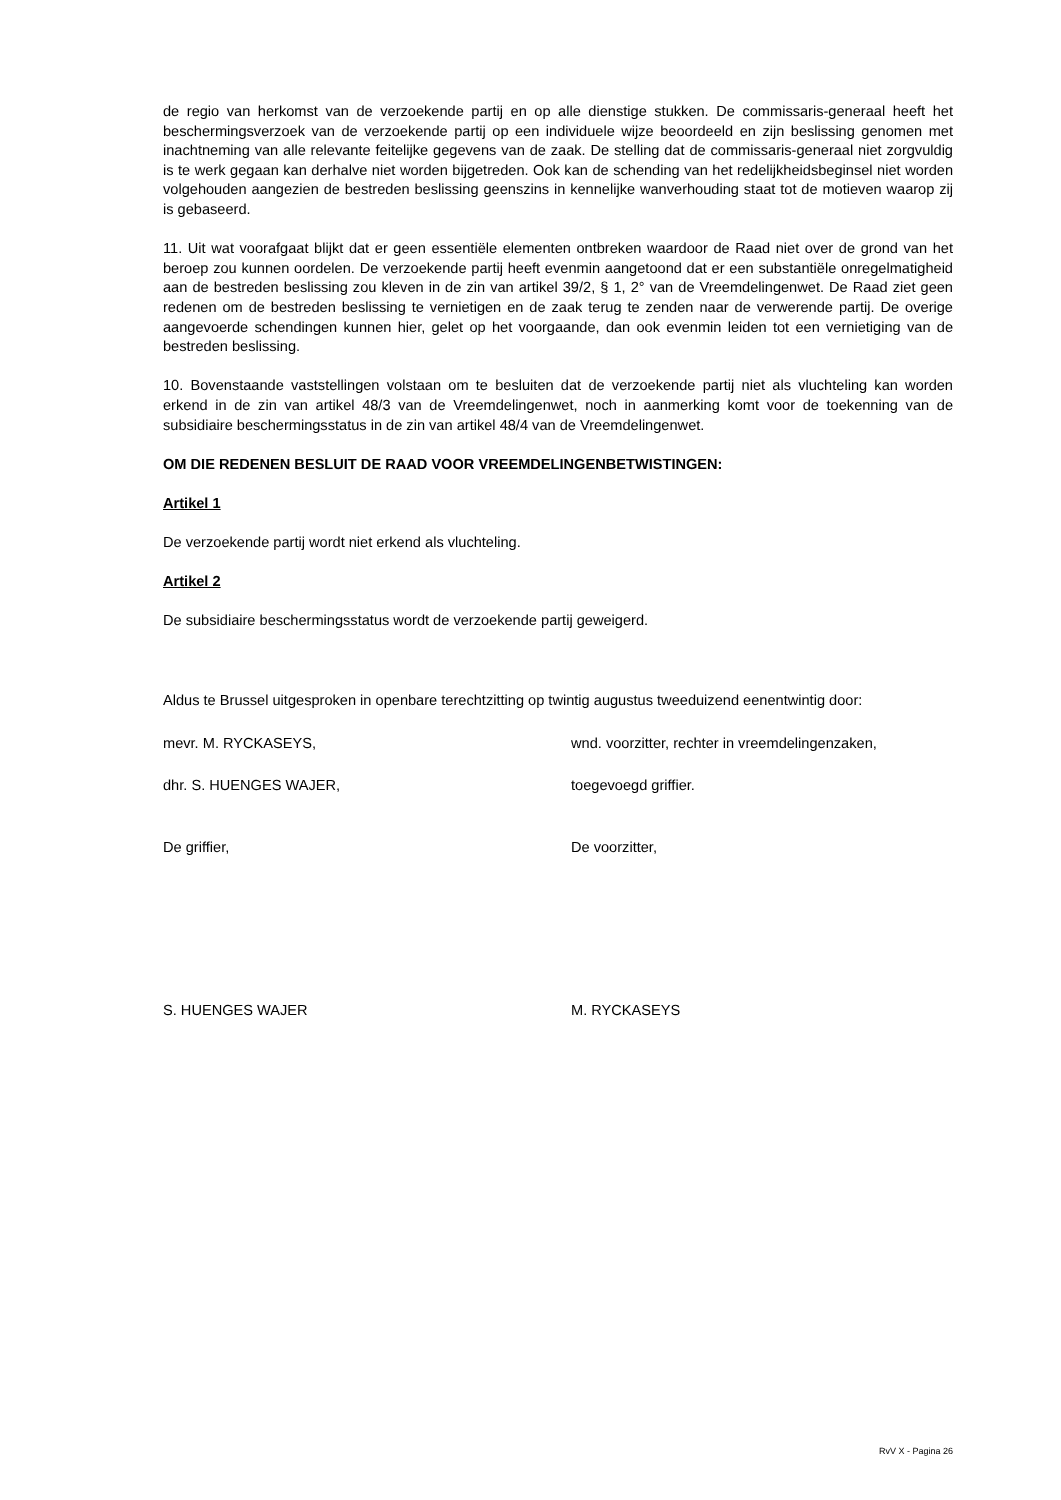de regio van herkomst van de verzoekende partij en op alle dienstige stukken. De commissaris-generaal heeft het beschermingsverzoek van de verzoekende partij op een individuele wijze beoordeeld en zijn beslissing genomen met inachtneming van alle relevante feitelijke gegevens van de zaak. De stelling dat de commissaris-generaal niet zorgvuldig is te werk gegaan kan derhalve niet worden bijgetreden. Ook kan de schending van het redelijkheidsbeginsel niet worden volgehouden aangezien de bestreden beslissing geenszins in kennelijke wanverhouding staat tot de motieven waarop zij is gebaseerd.
11. Uit wat voorafgaat blijkt dat er geen essentiële elementen ontbreken waardoor de Raad niet over de grond van het beroep zou kunnen oordelen. De verzoekende partij heeft evenmin aangetoond dat er een substantiële onregelmatigheid aan de bestreden beslissing zou kleven in de zin van artikel 39/2, § 1, 2° van de Vreemdelingenwet. De Raad ziet geen redenen om de bestreden beslissing te vernietigen en de zaak terug te zenden naar de verwerende partij. De overige aangevoerde schendingen kunnen hier, gelet op het voorgaande, dan ook evenmin leiden tot een vernietiging van de bestreden beslissing.
10. Bovenstaande vaststellingen volstaan om te besluiten dat de verzoekende partij niet als vluchteling kan worden erkend in de zin van artikel 48/3 van de Vreemdelingenwet, noch in aanmerking komt voor de toekenning van de subsidiaire beschermingsstatus in de zin van artikel 48/4 van de Vreemdelingenwet.
OM DIE REDENEN BESLUIT DE RAAD VOOR VREEMDELINGENBETWISTINGEN:
Artikel 1
De verzoekende partij wordt niet erkend als vluchteling.
Artikel 2
De subsidiaire beschermingsstatus wordt de verzoekende partij geweigerd.
Aldus te Brussel uitgesproken in openbare terechtzitting op twintig augustus tweeduizend eenentwintig door:
mevr. M. RYCKASEYS, wnd. voorzitter, rechter in vreemdelingenzaken,
dhr. S. HUENGES WAJER, toegevoegd griffier.
De griffier, De voorzitter,
S. HUENGES WAJER M. RYCKASEYS
RvV X - Pagina 26